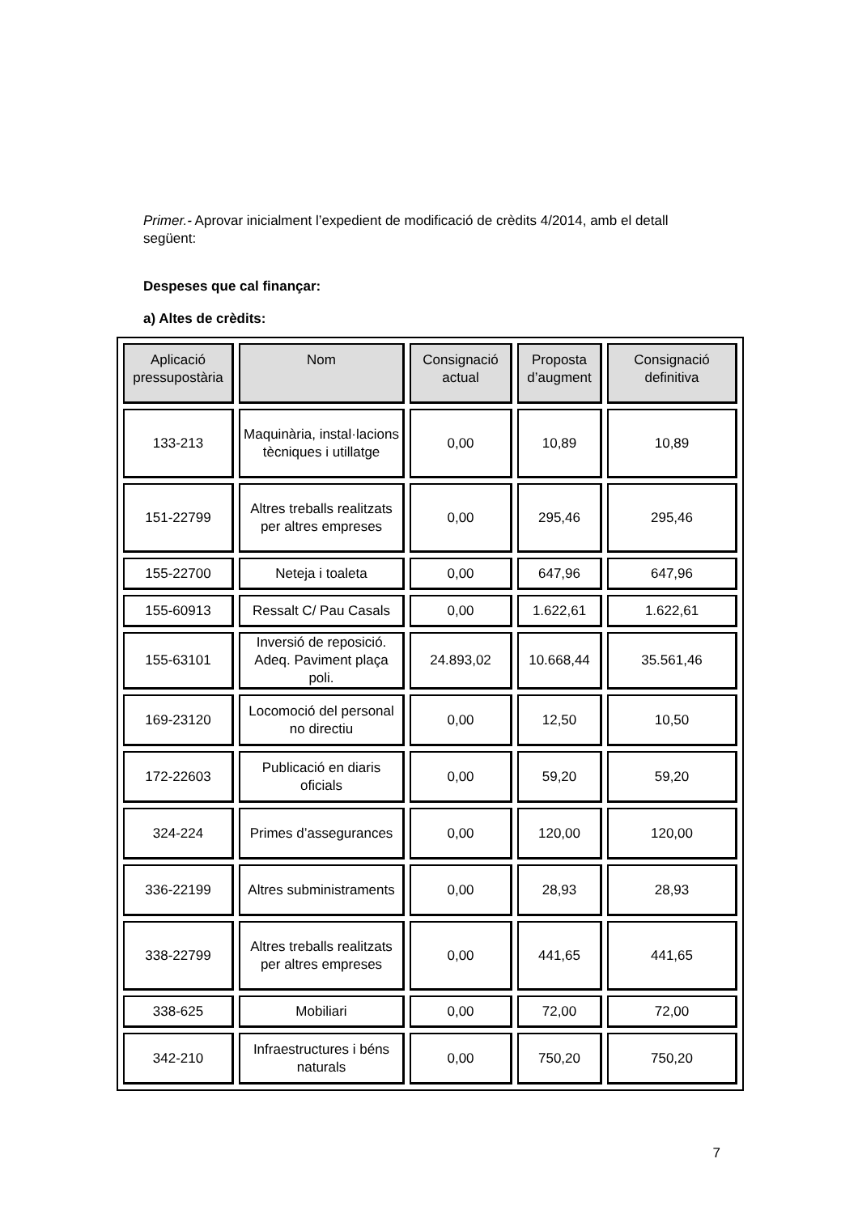Primer.- Aprovar inicialment l’expedient de modificació de crèdits 4/2014, amb el detall següent:
Despeses que cal finançar:
a) Altes de crèdits:
| Aplicació pressupostària | Nom | Consignació actual | Proposta d’augment | Consignació definitiva |
| --- | --- | --- | --- | --- |
| 133-213 | Maquinària, instal·lacions tècniques i utillatge | 0,00 | 10,89 | 10,89 |
| 151-22799 | Altres treballs realitzats per altres empreses | 0,00 | 295,46 | 295,46 |
| 155-22700 | Neteja i toaleta | 0,00 | 647,96 | 647,96 |
| 155-60913 | Ressalt C/ Pau Casals | 0,00 | 1.622,61 | 1.622,61 |
| 155-63101 | Inversió de reposició. Adeq. Paviment plaça poli. | 24.893,02 | 10.668,44 | 35.561,46 |
| 169-23120 | Locomoció del personal no directiu | 0,00 | 12,50 | 10,50 |
| 172-22603 | Publicació en diaris oficials | 0,00 | 59,20 | 59,20 |
| 324-224 | Primes d’assegurances | 0,00 | 120,00 | 120,00 |
| 336-22199 | Altres subministraments | 0,00 | 28,93 | 28,93 |
| 338-22799 | Altres treballs realitzats per altres empreses | 0,00 | 441,65 | 441,65 |
| 338-625 | Mobiliari | 0,00 | 72,00 | 72,00 |
| 342-210 | Infraestructures i béns naturals | 0,00 | 750,20 | 750,20 |
7